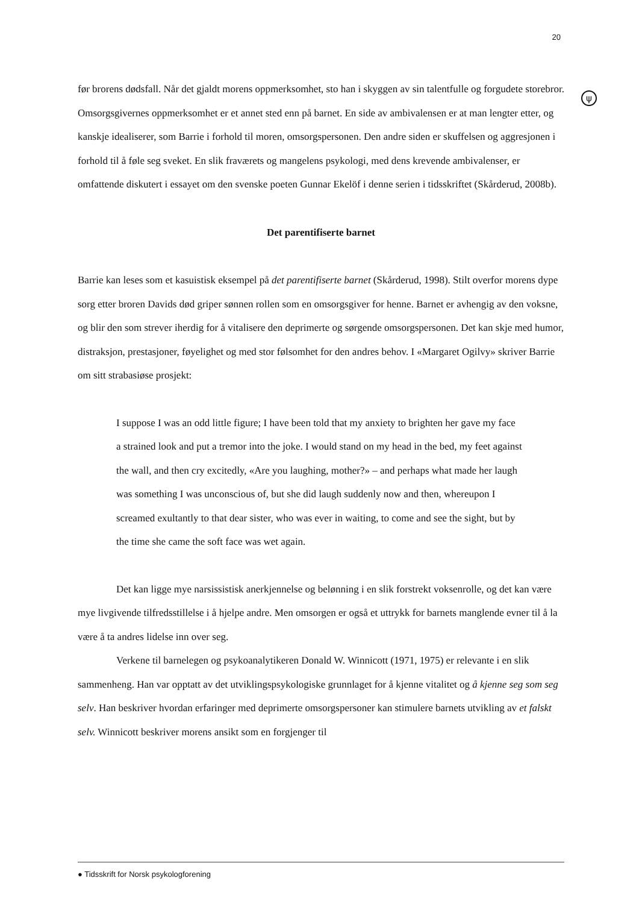20
ψ
før brorens dødsfall. Når det gjaldt morens oppmerksomhet, sto han i skyggen av sin talentfulle og forgudete storebror. Omsorgsgivernes oppmerksomhet er et annet sted enn på barnet. En side av ambivalensen er at man lengter etter, og kanskje idealiserer, som Barrie i forhold til moren, omsorgspersonen. Den andre siden er skuffelsen og aggresjonen i forhold til å føle seg sveket. En slik fraværets og mangelens psykologi, med dens krevende ambivalenser, er omfattende diskutert i essayet om den svenske poeten Gunnar Ekelöf i denne serien i tidsskriftet (Skårderud, 2008b).
Det parentifiserte barnet
Barrie kan leses som et kasuistisk eksempel på det parentifiserte barnet (Skårderud, 1998). Stilt overfor morens dype sorg etter broren Davids død griper sønnen rollen som en omsorgsgiver for henne. Barnet er avhengig av den voksne, og blir den som strever iherdig for å vitalisere den deprimerte og sørgende omsorgspersonen. Det kan skje med humor, distraksjon, prestasjoner, føyelighet og med stor følsomhet for den andres behov. I «Margaret Ogilvy» skriver Barrie om sitt strabasiøse prosjekt:
I suppose I was an odd little figure; I have been told that my anxiety to brighten her gave my face a strained look and put a tremor into the joke. I would stand on my head in the bed, my feet against the wall, and then cry excitedly, «Are you laughing, mother?» – and perhaps what made her laugh was something I was unconscious of, but she did laugh suddenly now and then, whereupon I screamed exultantly to that dear sister, who was ever in waiting, to come and see the sight, but by the time she came the soft face was wet again.
Det kan ligge mye narsissistisk anerkjennelse og belønning i en slik forstrekt voksenrolle, og det kan være mye livgivende tilfredsstillelse i å hjelpe andre. Men omsorgen er også et uttrykk for barnets manglende evner til å la være å ta andres lidelse inn over seg.
Verkene til barnelegen og psykoanalytikeren Donald W. Winnicott (1971, 1975) er relevante i en slik sammenheng. Han var opptatt av det utviklingspsykologiske grunnlaget for å kjenne vitalitet og å kjenne seg som seg selv. Han beskriver hvordan erfaringer med deprimerte omsorgspersoner kan stimulere barnets utvikling av et falskt selv. Winnicott beskriver morens ansikt som en forgjenger til
● Tidsskrift for Norsk psykologforening